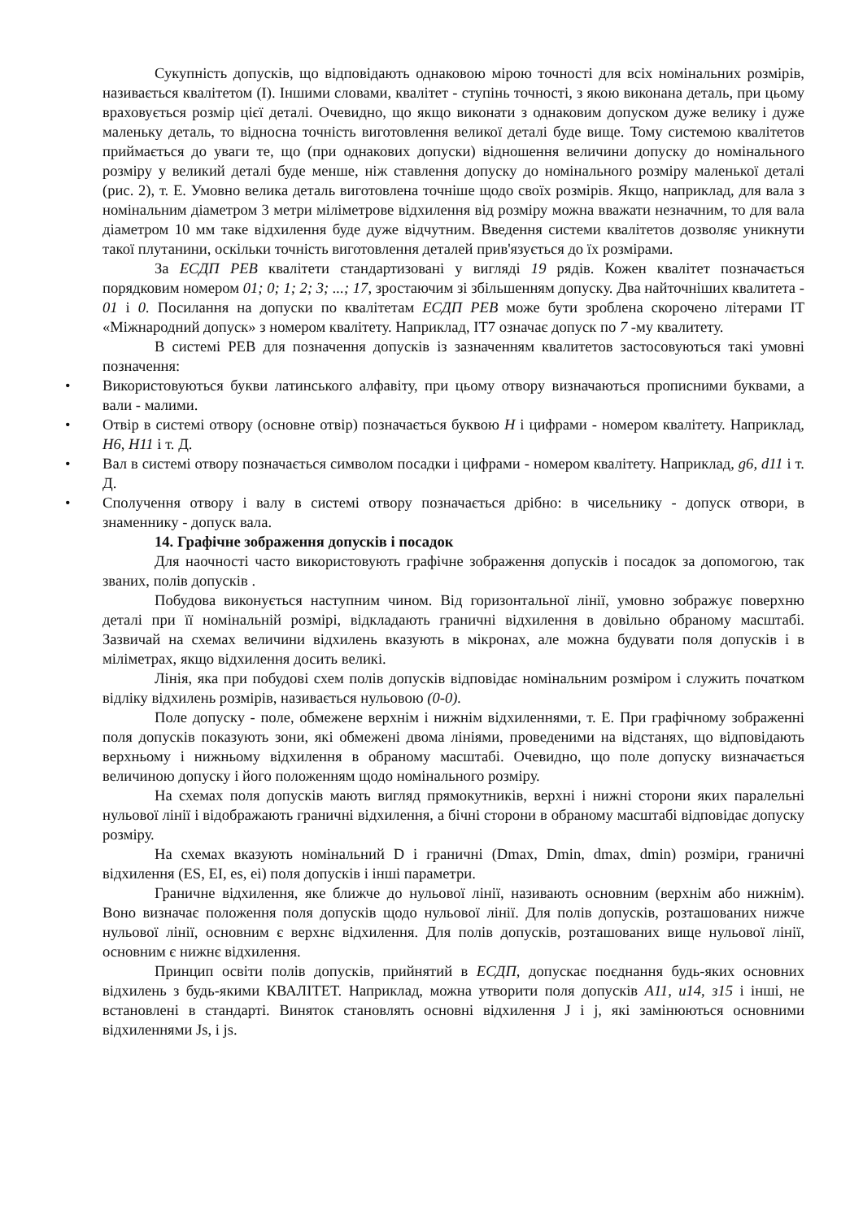Сукупність допусків, що відповідають однаковою мірою точності для всіх номінальних розмірів, називається квалітетом (I). Іншими словами, квалітет - ступінь точності, з якою виконана деталь, при цьому враховується розмір цієї деталі. Очевидно, що якщо виконати з однаковим допуском дуже велику і дуже маленьку деталь, то відносна точність виготовлення великої деталі буде вище. Тому системою квалітетов приймається до уваги те, що (при однакових допуски) відношення величини допуску до номінального розміру у великий деталі буде менше, ніж ставлення допуску до номінального розміру маленької деталі (рис. 2), т. Е. Умовно велика деталь виготовлена точніше щодо своїх розмірів. Якщо, наприклад, для вала з номінальним діаметром 3 метри міліметрове відхилення від розміру можна вважати незначним, то для вала діаметром 10 мм таке відхилення буде дуже відчутним. Введення системи квалітетов дозволяє уникнути такої плутанини, оскільки точність виготовлення деталей прив'язується до їх розмірами.
За ЕСДП РЕВ квалітети стандартизовані у вигляді 19 рядів. Кожен квалітет позначається порядковим номером 01; 0; 1; 2; 3; ...; 17, зростаючим зі збільшенням допуску. Два найточніших квалитета - 01 і 0. Посилання на допуски по квалітетам ЕСДП РЕВ може бути зроблена скорочено літерами IT «Міжнародний допуск» з номером квалітету. Наприклад, IT7 означає допуск по 7 -му квалитету.
В системі РЕВ для позначення допусків із зазначенням квалитетов застосовуються такі умовні позначення:
• Використовуються букви латинського алфавіту, при цьому отвору визначаються прописними буквами, а вали - малими.
• Отвір в системі отвору (основне отвір) позначається буквою H і цифрами - номером квалітету. Наприклад, H6, H11 і т. Д.
• Вал в системі отвору позначається символом посадки і цифрами - номером квалітету. Наприклад, g6, d11 і т. Д.
• Сполучення отвору і валу в системі отвору позначається дрібно: в чисельнику - допуск отвори, в знаменнику - допуск вала.
14. Графічне зображення допусків і посадок
Для наочності часто використовують графічне зображення допусків і посадок за допомогою, так званих, полів допусків .
Побудова виконується наступним чином. Від горизонтальної лінії, умовно зображує поверхню деталі при її номінальній розмірі, відкладають граничні відхилення в довільно обраному масштабі. Зазвичай на схемах величини відхилень вказують в мікронах, але можна будувати поля допусків і в міліметрах, якщо відхилення досить великі.
Лінія, яка при побудові схем полів допусків відповідає номінальним розміром і служить початком відліку відхилень розмірів, називається нульовою (0-0).
Поле допуску - поле, обмежене верхнім і нижнім відхиленнями, т. Е. При графічному зображенні поля допусків показують зони, які обмежені двома лініями, проведеними на відстанях, що відповідають верхньому і нижньому відхилення в обраному масштабі. Очевидно, що поле допуску визначається величиною допуску і його положенням щодо номінального розміру.
На схемах поля допусків мають вигляд прямокутників, верхні і нижні сторони яких паралельні нульової лінії і відображають граничні відхилення, а бічні сторони в обраному масштабі відповідає допуску розміру.
На схемах вказують номінальний D і граничні (Dmax, Dmin, dmax, dmin) розміри, граничні відхилення (ES, EI, es, ei) поля допусків і інші параметри.
Граничне відхилення, яке ближче до нульової лінії, називають основним (верхнім або нижнім). Воно визначає положення поля допусків щодо нульової лінії. Для полів допусків, розташованих нижче нульової лінії, основним є верхнє відхилення. Для полів допусків, розташованих вище нульової лінії, основним є нижнє відхилення.
Принцип освіти полів допусків, прийнятий в ЕСДП, допускає поєднання будь-яких основних відхилень з будь-якими КВАЛІТЕТ. Наприклад, можна утворити поля допусків A11, u14, з15 і інші, не встановлені в стандарті. Виняток становлять основні відхилення J і j, які замінюються основними відхиленнями Js, і js.